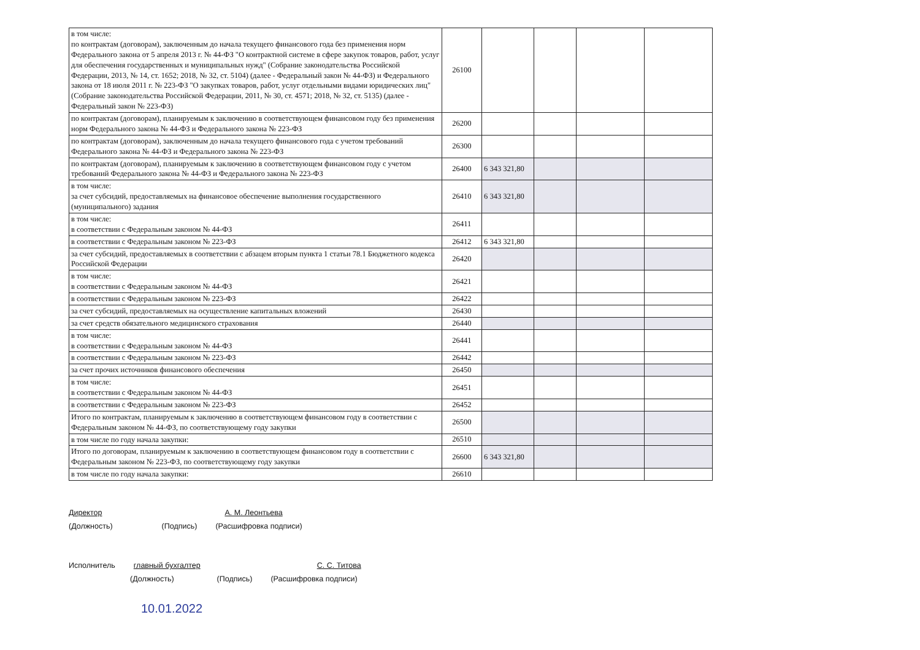| в том числе: по контрактам (договорам), заключенным до начала текущего финансового года без применения норм Федерального закона от 5 апреля 2013 г. № 44-ФЗ "О контрактной системе в сфере закупок товаров, работ, услуг для обеспечения государственных и муниципальных нужд" (Собрание законодательства Российской Федерации, 2013, № 14, ст. 1652; 2018, № 32, ст. 5104) (далее - Федеральный закон № 44-ФЗ) и Федерального закона от 18 июля 2011 г. № 223-ФЗ "О закупках товаров, работ, услуг отдельными видами юридических лиц" (Собрание законодательства Российской Федерации, 2011, № 30, ст. 4571; 2018, № 32, ст. 5135) (далее - Федеральный закон № 223-ФЗ) | 26100 | | | | |
| по контрактам (договорам), планируемым к заключению в соответствующем финансовом году без применения норм Федерального закона № 44-ФЗ и Федерального закона № 223-ФЗ | 26200 | | | | |
| по контрактам (договорам), заключенным до начала текущего финансового года с учетом требований Федерального закона № 44-ФЗ и Федерального закона № 223-ФЗ | 26300 | | | | |
| по контрактам (договорам), планируемым к заключению в соответствующем финансовом году с учетом требований Федерального закона № 44-ФЗ и Федерального закона № 223-ФЗ | 26400 | 6 343 321,80 | | | |
| в том числе: за счет субсидий, предоставляемых на финансовое обеспечение выполнения государственного (муниципального) задания | 26410 | 6 343 321,80 | | | |
| в том числе: в соответствии с Федеральным законом № 44-ФЗ | 26411 | | | | |
| в соответствии с Федеральным законом № 223-ФЗ | 26412 | 6 343 321,80 | | | |
| за счет субсидий, предоставляемых в соответствии с абзацем вторым пункта 1 статьи 78.1 Бюджетного кодекса Российской Федерации | 26420 | | | | |
| в том числе: в соответствии с Федеральным законом № 44-ФЗ | 26421 | | | | |
| в соответствии с Федеральным законом № 223-ФЗ | 26422 | | | | |
| за счет субсидий, предоставляемых на осуществление капитальных вложений | 26430 | | | | |
| за счет средств обязательного медицинского страхования | 26440 | | | | |
| в том числе: в соответствии с Федеральным законом № 44-ФЗ | 26441 | | | | |
| в соответствии с Федеральным законом № 223-ФЗ | 26442 | | | | |
| за счет прочих источников финансового обеспечения | 26450 | | | | |
| в том числе: в соответствии с Федеральным законом № 44-ФЗ | 26451 | | | | |
| в соответствии с Федеральным законом № 223-ФЗ | 26452 | | | | |
| Итого по контрактам, планируемым к заключению в соответствующем финансовом году в соответствии с Федеральным законом № 44-ФЗ, по соответствующему году закупки | 26500 | | | | |
| в том числе по году начала закупки: | 26510 | | | | |
| Итого по договорам, планируемым к заключению в соответствующем финансовом году в соответствии с Федеральным законом № 223-ФЗ, по соответствующему году закупки | 26600 | 6 343 321,80 | | | |
| в том числе по году начала закупки: | 26610 | | | | |
Директор А. М. Леонтьева
(Должность) (Подпись) (Расшифровка подписи)
Исполнитель главный бухгалтер С. С. Титова
(Должность) (Подпись) (Расшифровка подписи)
10.01.2022